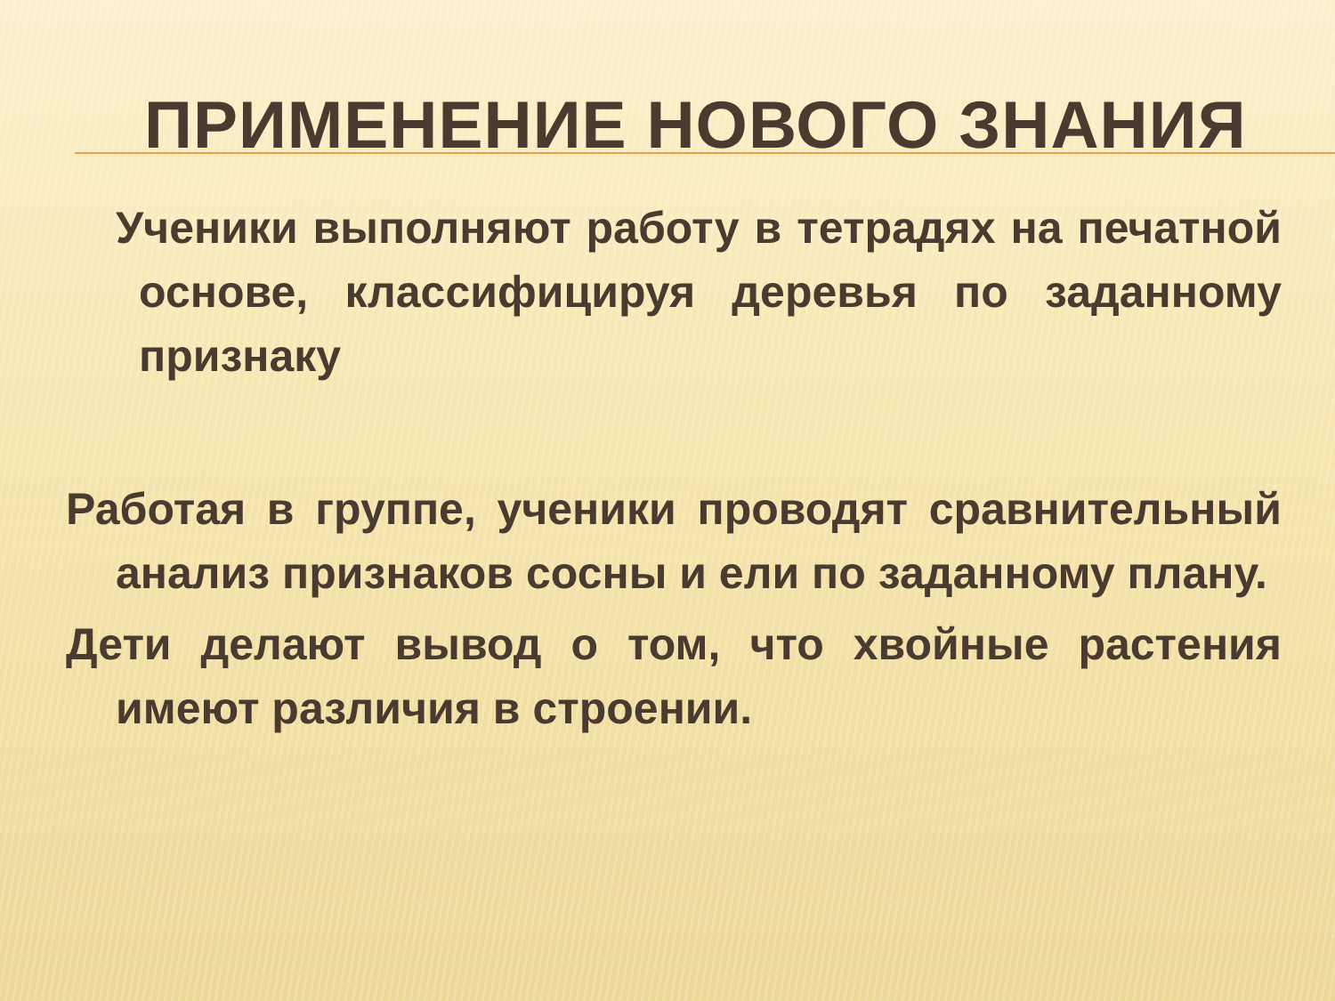ПРИМЕНЕНИЕ НОВОГО ЗНАНИЯ
Ученики выполняют работу в тетрадях на печатной основе, классифицируя деревья по заданному признаку
Работая в группе, ученики проводят сравнительный анализ признаков сосны и ели по заданному плану.
Дети делают вывод о том, что хвойные растения имеют различия в строении.